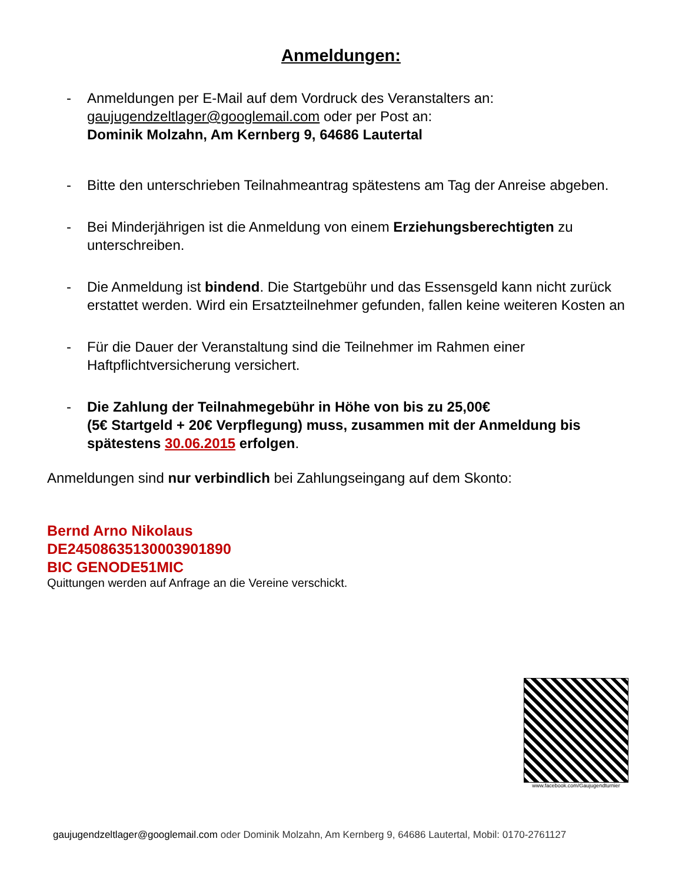Anmeldungen:
- Anmeldungen per E-Mail auf dem Vordruck des Veranstalters an:
gaujugendzeltlager@googlemail.com oder per Post an:
Dominik Molzahn, Am Kernberg 9, 64686 Lautertal
- Bitte den unterschrieben Teilnahmeantrag spätestens am Tag der Anreise abgeben.
- Bei Minderjährigen ist die Anmeldung von einem Erziehungsberechtigten zu unterschreiben.
- Die Anmeldung ist bindend. Die Startgebühr und das Essensgeld kann nicht zurück erstattet werden. Wird ein Ersatzteilnehmer gefunden, fallen keine weiteren Kosten an
- Für die Dauer der Veranstaltung sind die Teilnehmer im Rahmen einer Haftpflichtversicherung versichert.
- Die Zahlung der Teilnahmegebühr in Höhe von bis zu 25,00€
(5€ Startgeld + 20€ Verpflegung) muss, zusammen mit der Anmeldung bis spätestens 30.06.2015 erfolgen.
Anmeldungen sind nur verbindlich bei Zahlungseingang auf dem Skonto:
Bernd Arno Nikolaus
DE24508635130003901890
BIC GENODE51MIC
Quittungen werden auf Anfrage an die Vereine verschickt.
www.facebook.com/Gaujugendturnier
gaujugendzeltlager@googlemail.com oder Dominik Molzahn, Am Kernberg 9, 64686 Lautertal, Mobil: 0170-2761127